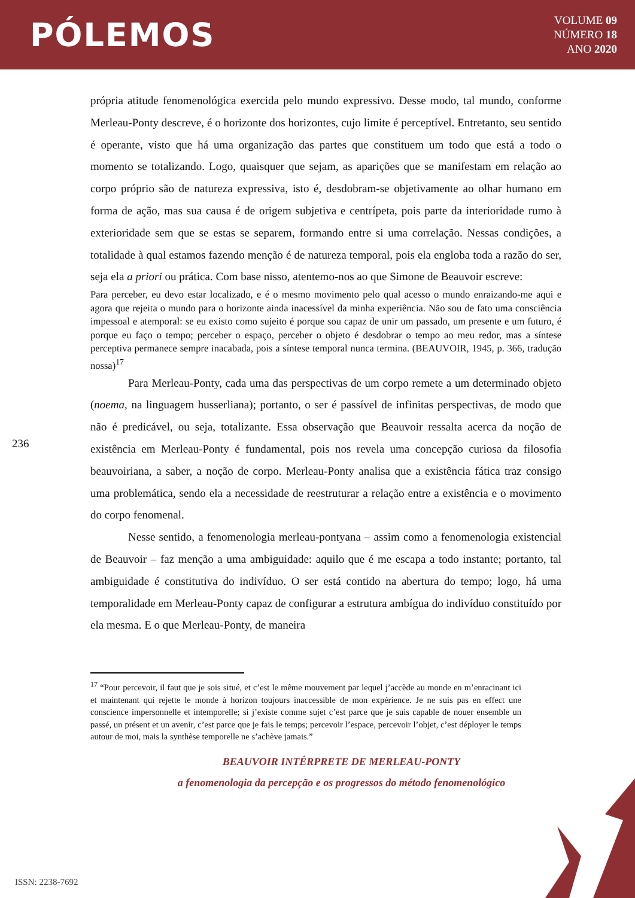PÓLEMOS
VOLUME 09
NÚMERO 18
ANO 2020
própria atitude fenomenológica exercida pelo mundo expressivo. Desse modo, tal mundo, conforme Merleau-Ponty descreve, é o horizonte dos horizontes, cujo limite é perceptível. Entretanto, seu sentido é operante, visto que há uma organização das partes que constituem um todo que está a todo o momento se totalizando. Logo, quaisquer que sejam, as aparições que se manifestam em relação ao corpo próprio são de natureza expressiva, isto é, desdobram-se objetivamente ao olhar humano em forma de ação, mas sua causa é de origem subjetiva e centrípeta, pois parte da interioridade rumo à exterioridade sem que se estas se separem, formando entre si uma correlação. Nessas condições, a totalidade à qual estamos fazendo menção é de natureza temporal, pois ela engloba toda a razão do ser, seja ela a priori ou prática. Com base nisso, atentemo-nos ao que Simone de Beauvoir escreve:
Para perceber, eu devo estar localizado, e é o mesmo movimento pelo qual acesso o mundo enraizando-me aqui e agora que rejeita o mundo para o horizonte ainda inacessível da minha experiência. Não sou de fato uma consciência impessoal e atemporal: se eu existo como sujeito é porque sou capaz de unir um passado, um presente e um futuro, é porque eu faço o tempo; perceber o espaço, perceber o objeto é desdobrar o tempo ao meu redor, mas a síntese perceptiva permanece sempre inacabada, pois a síntese temporal nunca termina. (BEAUVOIR, 1945, p. 366, tradução nossa)<sup>17</sup>
Para Merleau-Ponty, cada uma das perspectivas de um corpo remete a um determinado objeto (noema, na linguagem husserliana); portanto, o ser é passível de infinitas perspectivas, de modo que não é predicável, ou seja, totalizante. Essa observação que Beauvoir ressalta acerca da noção de existência em Merleau-Ponty é fundamental, pois nos revela uma concepção curiosa da filosofia beauvoiriana, a saber, a noção de corpo. Merleau-Ponty analisa que a existência fática traz consigo uma problemática, sendo ela a necessidade de reestruturar a relação entre a existência e o movimento do corpo fenomenal.
Nesse sentido, a fenomenologia merleau-pontyana – assim como a fenomenologia existencial de Beauvoir – faz menção a uma ambiguidade: aquilo que é me escapa a todo instante; portanto, tal ambiguidade é constitutiva do indivíduo. O ser está contido na abertura do tempo; logo, há uma temporalidade em Merleau-Ponty capaz de configurar a estrutura ambígua do indivíduo constituído por ela mesma. E o que Merleau-Ponty, de maneira
236
<sup>17</sup> “Pour percevoir, il faut que je sois situé, et c’est le même mouvement par lequel j’accède au monde en m’enracinant ici et maintenant qui rejette le monde à horizon toujours inaccessible de mon expérience. Je ne suis pas en effect une conscience impersonnelle et intemporelle; si j’existe comme sujet c’est parce que je suis capable de nouer ensemble un passé, un présent et un avenir, c’est parce que je fais le temps; percevoir l’espace, percevoir l’objet, c’est déployer le temps autour de moi, mais la synthèse temporelle ne s’achève jamais.”
BEAUVOIR INTÉRPRETE DE MERLEAU-PONTY
a fenomenologia da percepção e os progressos do método fenomenológico
ISSN: 2238-7692